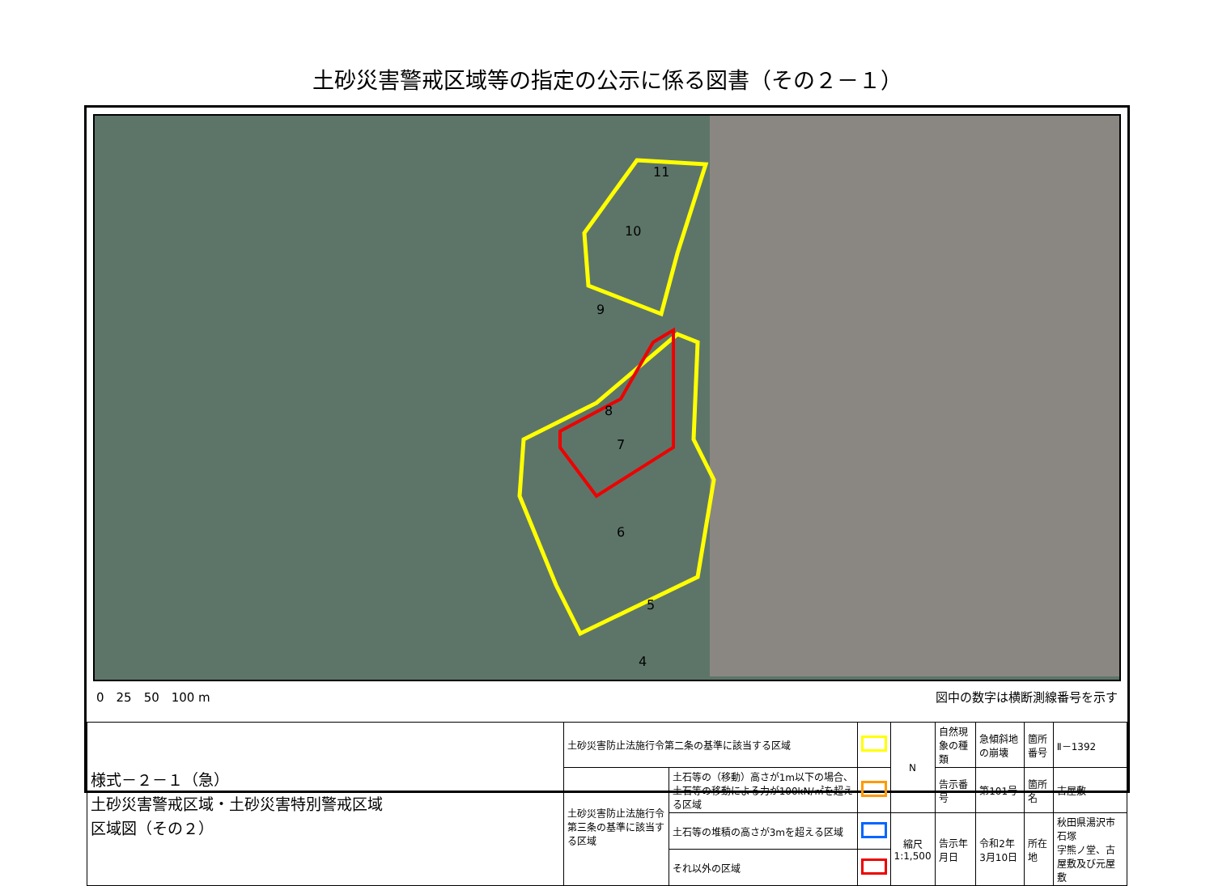土砂災害警戒区域等の指定の公示に係る図書（その２－１）
11
10
9
8
7
6
5
4
0　25　50　100 m 図中の数字は横断測線番号を示す
| 様式－２－１（急） 土砂災害警戒区域・土砂災害特別警戒区域 区域図（その２） | 土砂災害防止法施行令第二条の基準に該当する区域 | | | N | 自然現象の種類 | 急傾斜地の崩壊 | 箇所番号 | Ⅱ－1392 |
| | 土砂災害防止法施行令第三条の基準に該当する区域 | 土石等の（移動）高さが1m以下の場合、土石等の移動による力が100kN/㎡を超える区域 | | | 告示番号 | 第101号 | 箇所名 | 古屋敷 |
| | | 土石等の堆積の高さが3mを超える区域 | | 縮尺 1:1,500 | 告示年月日 | 令和2年3月10日 | 所在地 | 秋田県湯沢市石塚 字熊ノ堂、古屋敷及び元屋敷 |
| | | それ以外の区域 | | | | | | |